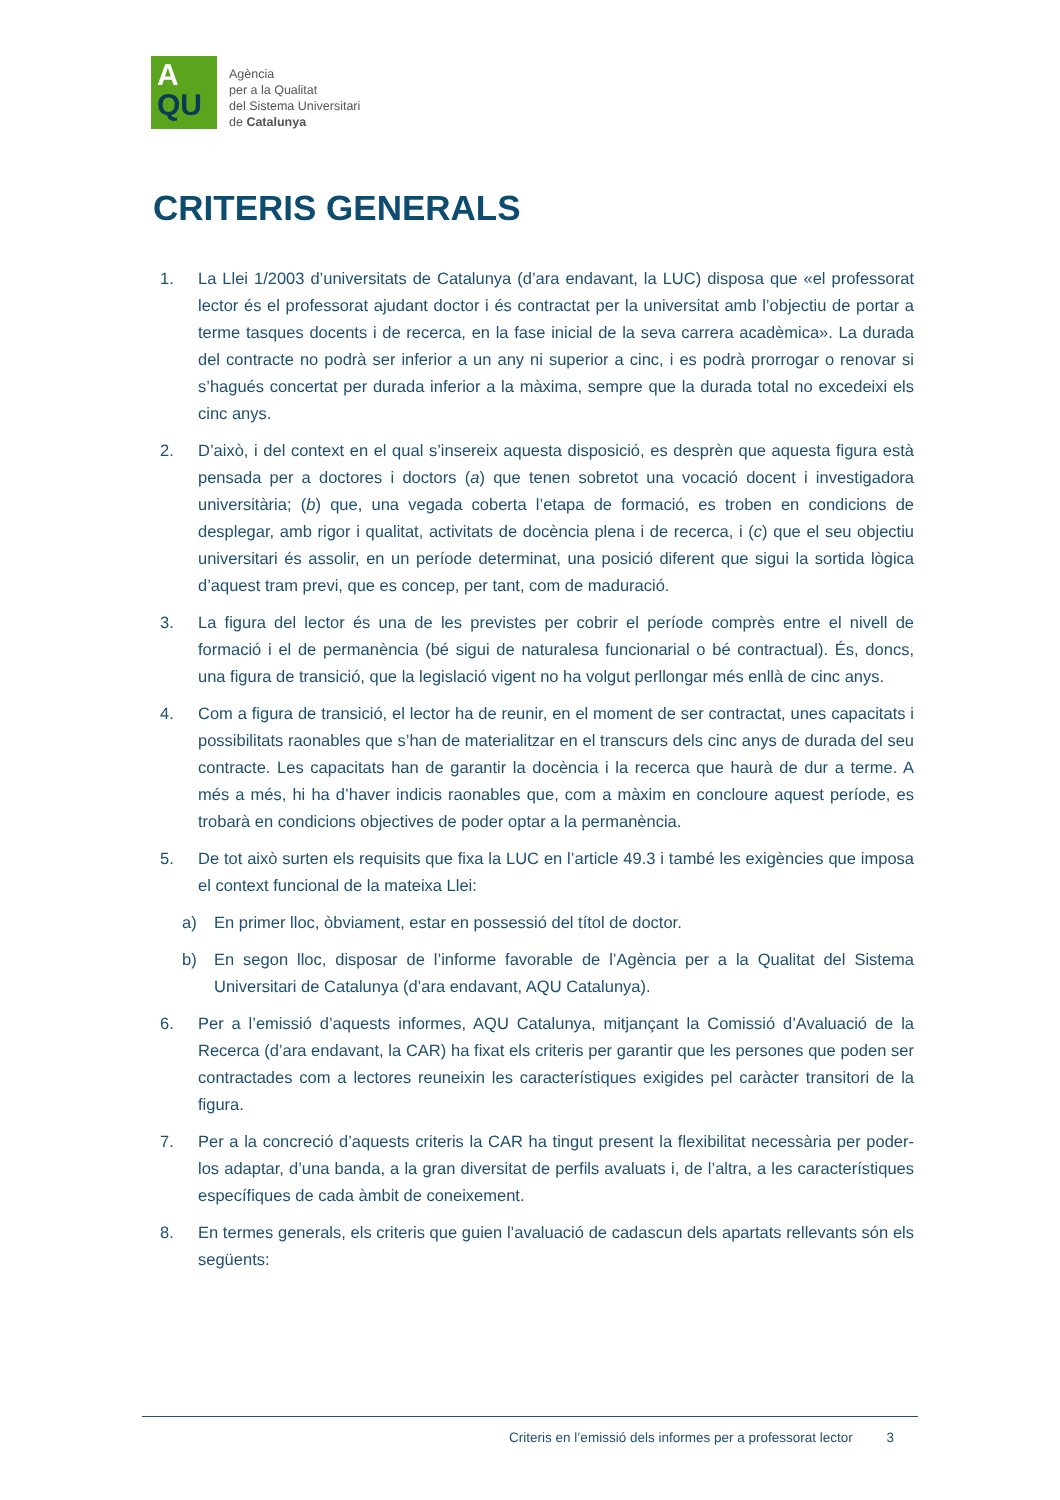A
QU
Agència
per a la Qualitat
del Sistema Universitari
de Catalunya
CRITERIS GENERALS
1. La Llei 1/2003 d’universitats de Catalunya (d’ara endavant, la LUC) disposa que «el professorat lector és el professorat ajudant doctor i és contractat per la universitat amb l’objectiu de portar a terme tasques docents i de recerca, en la fase inicial de la seva carrera acadèmica». La durada del contracte no podrà ser inferior a un any ni superior a cinc, i es podrà prorrogar o renovar si s’hagués concertat per durada inferior a la màxima, sempre que la durada total no excedeixi els cinc anys.
2. D’això, i del context en el qual s’insereix aquesta disposició, es desprèn que aquesta figura està pensada per a doctores i doctors (a) que tenen sobretot una vocació docent i investigadora universitària; (b) que, una vegada coberta l’etapa de formació, es troben en condicions de desplegar, amb rigor i qualitat, activitats de docència plena i de recerca, i (c) que el seu objectiu universitari és assolir, en un període determinat, una posició diferent que sigui la sortida lògica d’aquest tram previ, que es concep, per tant, com de maduració.
3. La figura del lector és una de les previstes per cobrir el període comprès entre el nivell de formació i el de permanència (bé sigui de naturalesa funcionarial o bé contractual). És, doncs, una figura de transició, que la legislació vigent no ha volgut perllongar més enllà de cinc anys.
4. Com a figura de transició, el lector ha de reunir, en el moment de ser contractat, unes capacitats i possibilitats raonables que s’han de materialitzar en el transcurs dels cinc anys de durada del seu contracte. Les capacitats han de garantir la docència i la recerca que haurà de dur a terme. A més a més, hi ha d’haver indicis raonables que, com a màxim en concloure aquest període, es trobarà en condicions objectives de poder optar a la permanència.
5. De tot això surten els requisits que fixa la LUC en l’article 49.3 i també les exigències que imposa el context funcional de la mateixa Llei:
a) En primer lloc, òbviament, estar en possessió del títol de doctor.
b) En segon lloc, disposar de l’informe favorable de l’Agència per a la Qualitat del Sistema Universitari de Catalunya (d’ara endavant, AQU Catalunya).
6. Per a l’emissió d’aquests informes, AQU Catalunya, mitjançant la Comissió d’Avaluació de la Recerca (d’ara endavant, la CAR) ha fixat els criteris per garantir que les persones que poden ser contractades com a lectores reuneixin les característiques exigides pel caràcter transitori de la figura.
7. Per a la concreció d’aquests criteris la CAR ha tingut present la flexibilitat necessària per poder-los adaptar, d’una banda, a la gran diversitat de perfils avaluats i, de l’altra, a les característiques específiques de cada àmbit de coneixement.
8. En termes generals, els criteris que guien l’avaluació de cadascun dels apartats rellevants són els següents:
Criteris en l’emissió dels informes per a professorat lector 3